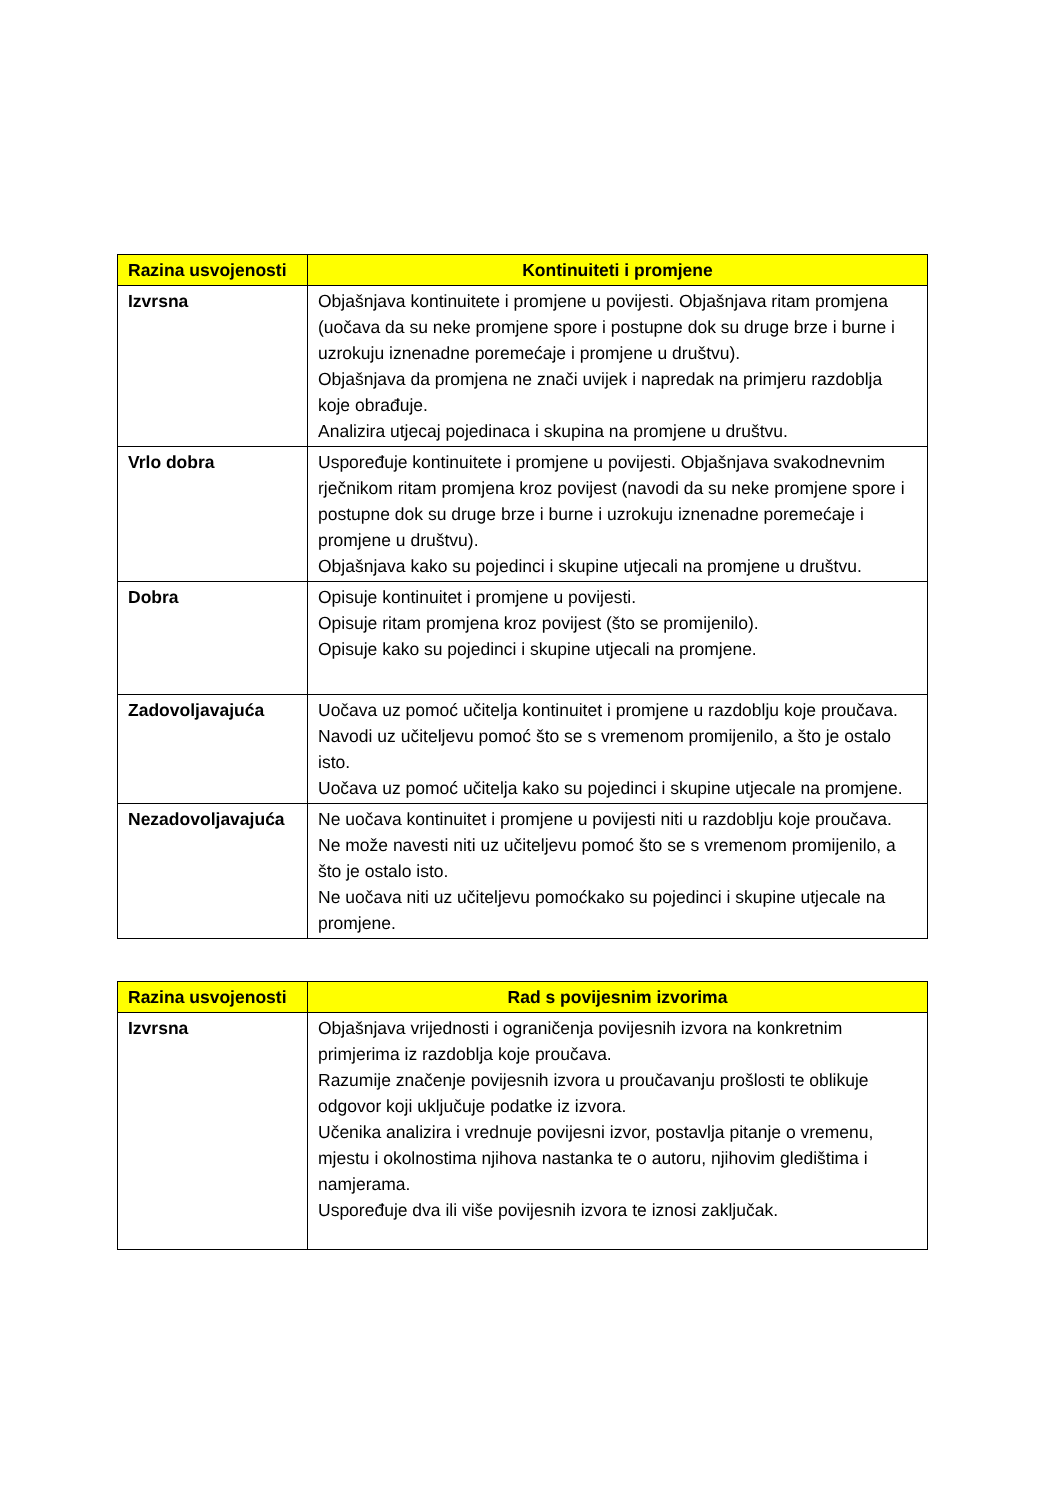| Razina usvojenosti | Kontinuiteti i promjene |
| --- | --- |
| Izvrsna | Objašnjava kontinuitete i promjene u povijesti. Objašnjava ritam promjena (uočava da su neke promjene spore i postupne dok su druge brze i burne i uzrokuju iznenadne poremećaje i promjene u društvu). Objašnjava da promjena ne znači uvijek i napredak na primjeru razdoblja koje obrađuje. Analizira utjecaj pojedinaca i skupina na promjene u društvu. |
| Vrlo dobra | Uspoređuje kontinuitete i promjene u povijesti. Objašnjava svakodnevnim rječnikom ritam promjena kroz povijest (navodi da su neke promjene spore i postupne dok su druge brze i burne i uzrokuju iznenadne poremećaje i promjene u društvu). Objašnjava kako su pojedinci i skupine utjecali na promjene u društvu. |
| Dobra | Opisuje kontinuitet i promjene u povijesti. Opisuje ritam promjena kroz povijest (što se promijenilo). Opisuje kako su pojedinci i skupine utjecali na promjene. |
| Zadovoljavajuća | Uočava uz pomoć učitelja kontinuitet i promjene u razdoblju koje proučava. Navodi uz učiteljevu pomoć što se s vremenom promijenilo, a što je ostalo isto. Uočava uz pomoć učitelja kako su pojedinci i skupine utjecale na promjene. |
| Nezadovoljavajuća | Ne uočava kontinuitet i promjene u povijesti niti u razdoblju koje proučava. Ne može navesti niti uz učiteljevu pomoć što se s vremenom promijenilo, a što je ostalo isto. Ne uočava niti uz učiteljevu pomoćkako su pojedinci i skupine utjecale na promjene. |
| Razina usvojenosti | Rad s povijesnim izvorima |
| --- | --- |
| Izvrsna | Objašnjava vrijednosti i ograničenja povijesnih izvora na konkretnim primjerima iz razdoblja koje proučava. Razumije značenje povijesnih izvora u proučavanju prošlosti te oblikuje odgovor koji uključuje podatke iz izvora. Učenika analizira i vrednuje povijesni izvor, postavlja pitanje o vremenu, mjestu i okolnostima njihova nastanka te o autoru, njihovim gledištima i namjerama. Uspoređuje dva ili više povijesnih izvora te iznosi zaključak. |